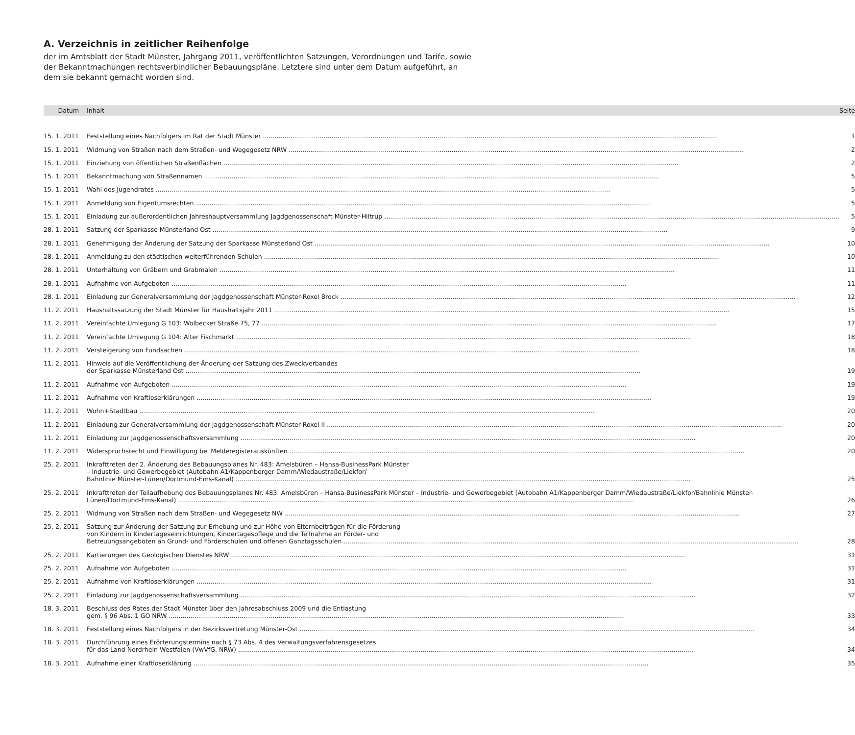A. Verzeichnis in zeitlicher Reihenfolge
der im Amtsblatt der Stadt Münster, Jahrgang 2011, veröffentlichten Satzungen, Verordnungen und Tarife, sowie der Bekanntmachungen rechtsverbindlicher Bebauungspläne. Letztere sind unter dem Datum aufgeführt, an dem sie bekannt gemacht worden sind.
| Datum | Inhalt | Seite |
| --- | --- | --- |
| 15. 1. 2011 | Feststellung eines Nachfolgers im Rat der Stadt Münster | 1 |
| 15. 1. 2011 | Widmung von Straßen nach dem Straßen- und Wegegesetz NRW | 2 |
| 15. 1. 2011 | Einziehung von öffentlichen Straßenflächen | 2 |
| 15. 1. 2011 | Bekanntmachung von Straßennamen | 5 |
| 15. 1. 2011 | Wahl des Jugendrates | 5 |
| 15. 1. 2011 | Anmeldung von Eigentumsrechten | 5 |
| 15. 1. 2011 | Einladung zur außerordentlichen Jahreshauptversammlung Jagdgenossenschaft Münster-Hiltrup | 5 |
| 28. 1. 2011 | Satzung der Sparkasse Münsterland Ost | 9 |
| 28. 1. 2011 | Genehmigung der Änderung der Satzung der Sparkasse Münsterland Ost | 10 |
| 28. 1. 2011 | Anmeldung zu den städtischen weiterführenden Schulen | 10 |
| 28. 1. 2011 | Unterhaltung von Gräbern und Grabmalen | 11 |
| 28. 1. 2011 | Aufnahme von Aufgeboten | 11 |
| 28. 1. 2011 | Einladung zur Generalversammlung der Jagdgenossenschaft Münster-Roxel Brock | 12 |
| 11. 2. 2011 | Haushaltssatzung der Stadt Münster für Haushaltsjahr 2011 | 15 |
| 11. 2. 2011 | Vereinfachte Umlegung G 103: Wolbecker Straße 75, 77 | 17 |
| 11. 2. 2011 | Vereinfachte Umlegung G 104: Alter Fischmarkt | 18 |
| 11. 2. 2011 | Versteigerung von Fundsachen | 18 |
| 11. 2. 2011 | Hinweis auf die Veröffentlichung der Änderung der Satzung des Zweckverbandes der Sparkasse Münsterland Ost | 19 |
| 11. 2. 2011 | Aufnahme von Aufgeboten | 19 |
| 11. 2. 2011 | Aufnahme von Kraftloserklärungen | 19 |
| 11. 2. 2011 | Wohn+Stadtbau | 20 |
| 11. 2. 2011 | Einladung zur Generalversammlung der Jagdgenossenschaft Münster-Roxel II | 20 |
| 11. 2. 2011 | Einladung zur Jagdgenossenschaftsversammlung | 20 |
| 11. 2. 2011 | Widerspruchsrecht und Einwilligung bei Melderegisterauskünften | 20 |
| 25. 2. 2011 | Inkrafttreten der 2. Änderung des Bebauungsplanes Nr. 483: Amelsbüren – Hansa-BusinessPark Münster – Industrie- und Gewerbegebiet (Autobahn A1/Kappenberger Damm/Wiedaustraße/Liekfor/ Bahnlinie Münster-Lünen/Dortmund-Ems-Kanal) | 25 |
| 25. 2. 2011 | Inkrafttreten der Teilaufhebung des Bebauungsplanes Nr. 483: Amelsbüren – Hansa-BusinessPark Münster – Industrie- und Gewerbegebiet (Autobahn A1/Kappenberger Damm/Wiedaustraße/Liekfor/Bahnlinie Münster- Lünen/Dortmund-Ems-Kanal) | 26 |
| 25. 2. 2011 | Widmung von Straßen nach dem Straßen- und Wegegesetz NW | 27 |
| 25. 2. 2011 | Satzung zur Änderung der Satzung zur Erhebung und zur Höhe von Elternbeiträgen für die Förderung von Kindern in Kindertageseinrichtungen, Kindertagespflege und die Teilnahme an Förder- und Betreuungsangeboten an Grund- und Förderschulen und offenen Ganztagsschulen | 28 |
| 25. 2. 2011 | Kartierungen des Geologischen Dienstes NRW | 31 |
| 25. 2. 2011 | Aufnahme von Aufgeboten | 31 |
| 25. 2. 2011 | Aufnahme von Kraftloserklärungen | 31 |
| 25. 2. 2011 | Einladung zur Jagdgenossenschaftsversammlung | 32 |
| 18. 3. 2011 | Beschluss des Rates der Stadt Münster über den Jahresabschluss 2009 und die Entlastung gem. § 96 Abs. 1 GO NRW | 33 |
| 18. 3. 2011 | Feststellung eines Nachfolgers in der Bezirksvertretung Münster-Ost | 34 |
| 18. 3. 2011 | Durchführung eines Erörterungstermins nach § 73 Abs. 4 des Verwaltungsverfahrensgesetzes für das Land Nordrhein-Westfalen (VwVfG. NRW) | 34 |
| 18. 3. 2011 | Aufnahme einer Kraftloserklärung | 35 |